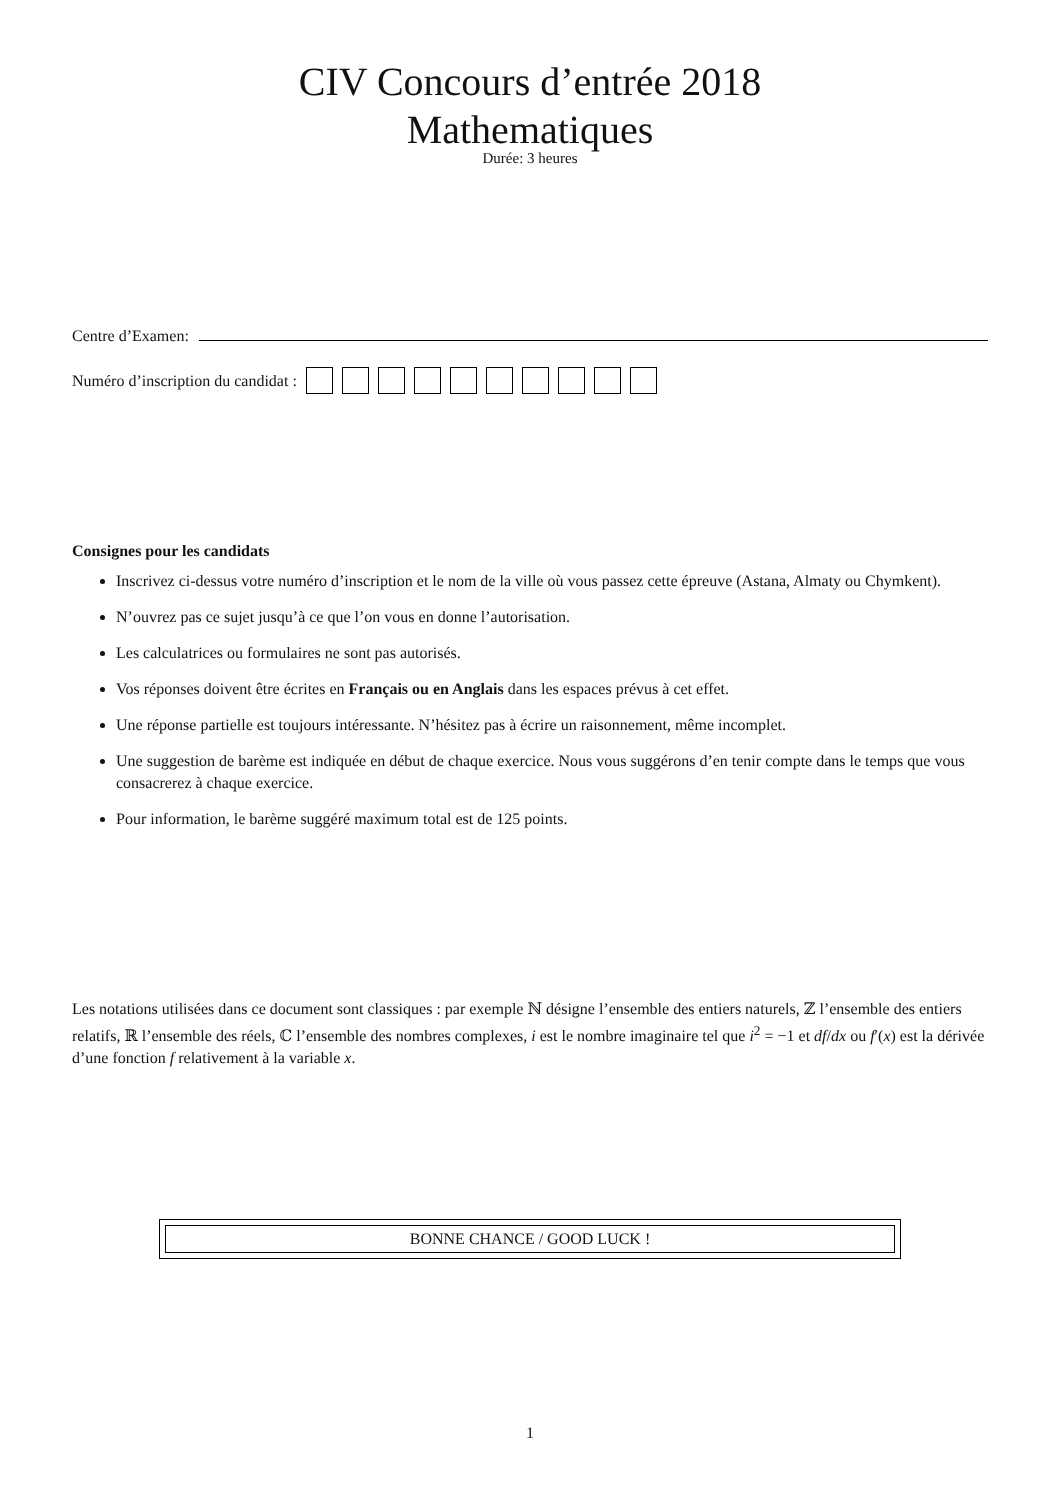CIV Concours d’entrée 2018
Mathematiques
Durée: 3 heures
Centre d’Examen:
Numéro d’inscription du candidat :
Consignes pour les candidats
Inscrivez ci-dessus votre numéro d’inscription et le nom de la ville où vous passez cette épreuve (Astana, Almaty ou Chymkent).
N’ouvrez pas ce sujet jusqu’à ce que l’on vous en donne l’autorisation.
Les calculatrices ou formulaires ne sont pas autorisés.
Vos réponses doivent être écrites en Français ou en Anglais dans les espaces prévus à cet effet.
Une réponse partielle est toujours intéressante. N’hésitez pas à écrire un raisonnement, même incomplet.
Une suggestion de barème est indiquée en début de chaque exercice. Nous vous suggérons d’en tenir compte dans le temps que vous consacrerez à chaque exercice.
Pour information, le barème suggéré maximum total est de 125 points.
Les notations utilisées dans ce document sont classiques : par exemple ℕ désigne l’ensemble des entiers naturels, ℤ l’ensemble des entiers relatifs, ℝ l’ensemble des réels, ℂ l’ensemble des nombres complexes, i est le nombre imaginaire tel que i<sup>2</sup> = −1 et df/dx ou f′(x) est la dérivée d’une fonction f relativement à la variable x.
BONNE CHANCE / GOOD LUCK !
1